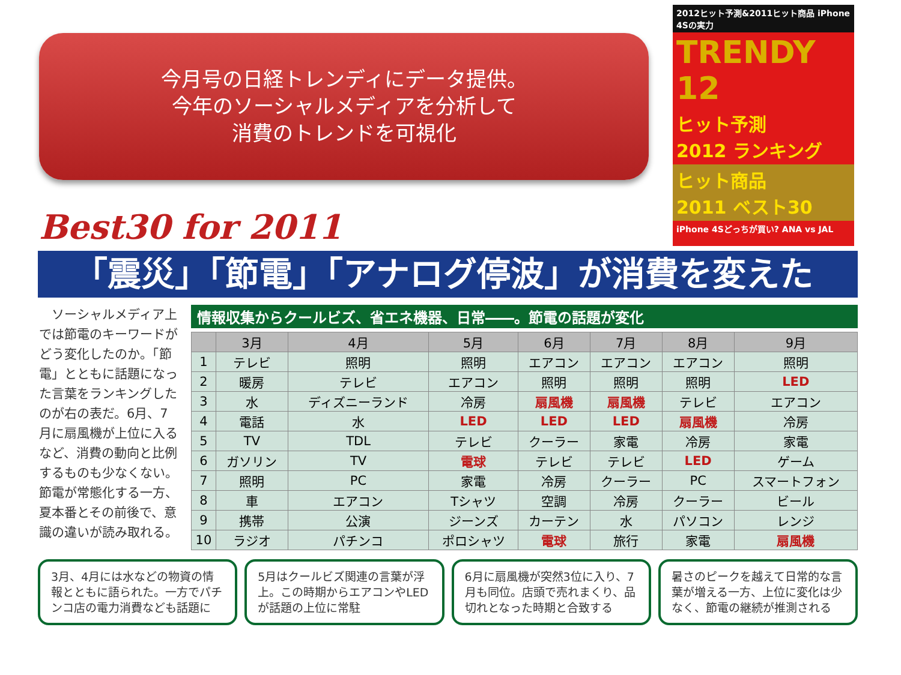今月号の日経トレンディにデータ提供。
今年のソーシャルメディアを分析して
消費のトレンドを可視化
2012ヒット予測&2011ヒット商品 iPhone 4Sの実力
TRENDY 12
ヒット予測
2012 ランキング
ヒット商品
2011 ベスト30
iPhone 4Sどっちが買い? ANA vs JAL
Best30 for 2011
「震災」「節電」「アナログ停波」が消費を変えた
　ソーシャルメディア上では節電のキーワードがどう変化したのか。「節電」とともに話題になった言葉をランキングしたのが右の表だ。6月、7月に扇風機が上位に入るなど、消費の動向と比例するものも少なくない。節電が常態化する一方、夏本番とその前後で、意識の違いが読み取れる。
情報収集からクールビズ、省エネ機器、日常――。節電の話題が変化
| | 3月 | 4月 | 5月 | 6月 | 7月 | 8月 | 9月 |
| --- | --- | --- | --- | --- | --- | --- | --- |
| 1 | テレビ | 照明 | 照明 | エアコン | エアコン | エアコン | 照明 |
| 2 | 暖房 | テレビ | エアコン | 照明 | 照明 | 照明 | LED |
| 3 | 水 | ディズニーランド | 冷房 | 扇風機 | 扇風機 | テレビ | エアコン |
| 4 | 電話 | 水 | LED | LED | LED | 扇風機 | 冷房 |
| 5 | TV | TDL | テレビ | クーラー | 家電 | 冷房 | 家電 |
| 6 | ガソリン | TV | 電球 | テレビ | テレビ | LED | ゲーム |
| 7 | 照明 | PC | 家電 | 冷房 | クーラー | PC | スマートフォン |
| 8 | 車 | エアコン | Tシャツ | 空調 | 冷房 | クーラー | ビール |
| 9 | 携帯 | 公演 | ジーンズ | カーテン | 水 | パソコン | レンジ |
| 10 | ラジオ | パチンコ | ポロシャツ | 電球 | 旅行 | 家電 | 扇風機 |
3月、4月には水などの物資の情報とともに語られた。一方でパチンコ店の電力消費なども話題に
5月はクールビズ関連の言葉が浮上。この時期からエアコンやLEDが話題の上位に常駐
6月に扇風機が突然3位に入り、7月も同位。店頭で売れまくり、品切れとなった時期と合致する
暑さのピークを越えて日常的な言葉が増える一方、上位に変化は少なく、節電の継続が推測される